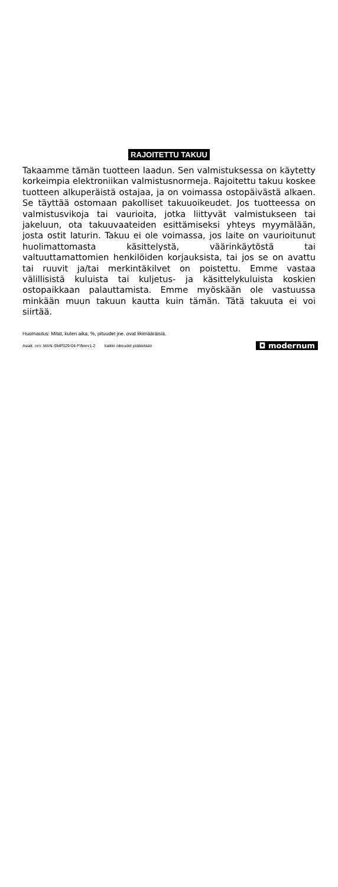RAJOITETTU TAKUU
Takaamme tämän tuotteen laadun. Sen valmistuksessa on käytetty korkeimpia elektroniikan valmistusnormeja. Rajoitettu takuu koskee tuotteen alkuperäistä ostajaa, ja on voimassa ostopäivästä alkaen. Se täyttää ostomaan pakolliset takuuoikeudet. Jos tuotteessa on valmistusvikoja tai vaurioita, jotka liittyvät valmistukseen tai jakeluun, ota takuuvaateiden esittämiseksi yhteys myymälään, josta ostit laturin. Takuu ei ole voimassa, jos laite on vaurioitunut huolimattomasta käsittelystä, väärinkäytöstä tai valtuuttamattomien henkilöiden korjauksista, tai jos se on avattu tai ruuvit ja/tai merkintäkilvet on poistettu. Emme vastaa välillisistä kuluista tai kuljetus- ja käsittelykuluista koskien ostopaikkaan palauttamista. Emme myöskään ole vastuussa minkään muun takuun kautta kuin tämän. Tätä takuuta ei voi siirtää.
Huomautus: Mitat, kuten aika, %, pituudet jne. ovat likimääräisiä.
Asiak. nro: MAN-SMP329-04-FINrev1-2 kaikki oikeudet pidätetään ◘ modernum